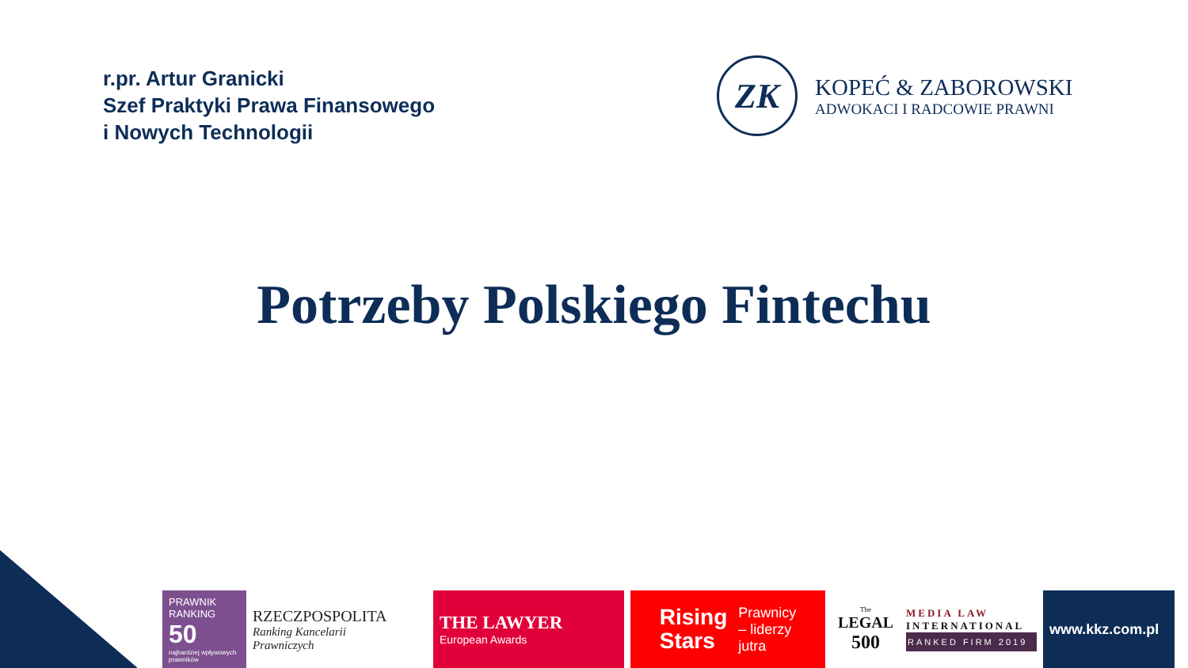r.pr. Artur Granicki
Szef Praktyki Prawa Finansowego
i Nowych Technologii
ZK
KOPEĆ & ZABOROWSKI
ADWOKACI I RADCOWIE PRAWNI
Potrzeby Polskiego Fintechu
PRAWNIK RANKING
50
najbardziej wpływowych prawników
RZECZPOSPOLITA
Ranking Kancelarii
Prawniczych
THE LAWYER
European Awards
Rising
Stars
Prawnicy
– liderzy
jutra
The
LEGAL
500
MEDIA LAW
INTERNATIONAL
RANKED FIRM 2019
www.kkz.com.pl